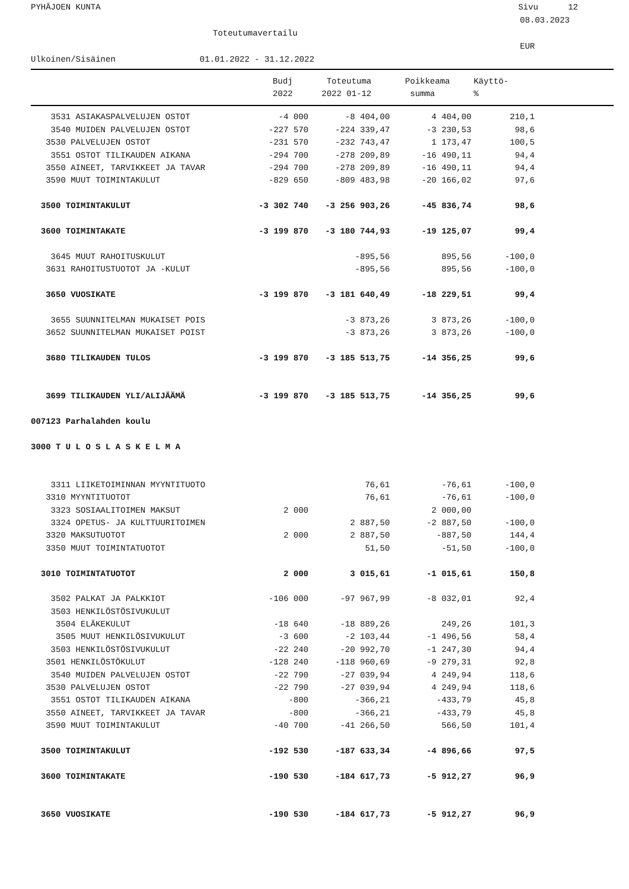PYHÄJOEN KUNTA Sivu 12
08.03.2023
Toteutumavertailu
EUR
Ulkoinen/Sisäinen 01.01.2022 - 31.12.2022
| | Budj | Toteutuma | Poikkeama | Käyttö- |
| | 2022 | 2022 01-12 | summa | % |
| 3531 ASIAKASPALVELUJEN OSTOT | -4 000 | -8 404,00 | 4 404,00 | 210,1 |
| 3540 MUIDEN PALVELUJEN OSTOT | -227 570 | -224 339,47 | -3 230,53 | 98,6 |
| 3530 PALVELUJEN OSTOT | -231 570 | -232 743,47 | 1 173,47 | 100,5 |
| 3551 OSTOT TILIKAUDEN AIKANA | -294 700 | -278 209,89 | -16 490,11 | 94,4 |
| 3550 AINEET, TARVIKKEET JA TAVAR | -294 700 | -278 209,89 | -16 490,11 | 94,4 |
| 3590 MUUT TOIMINTAKULUT | -829 650 | -809 483,98 | -20 166,02 | 97,6 |
| 3500 TOIMINTAKULUT | -3 302 740 | -3 256 903,26 | -45 836,74 | 98,6 |
| 3600 TOIMINTAKATE | -3 199 870 | -3 180 744,93 | -19 125,07 | 99,4 |
| 3645 MUUT RAHOITUSKULUT | | -895,56 | 895,56 | -100,0 |
| 3631 RAHOITUSTUOTOT JA -KULUT | | -895,56 | 895,56 | -100,0 |
| 3650 VUOSIKATE | -3 199 870 | -3 181 640,49 | -18 229,51 | 99,4 |
| 3655 SUUNNITELMAN MUKAISET POIS | | -3 873,26 | 3 873,26 | -100,0 |
| 3652 SUUNNITELMAN MUKAISET POIST | | -3 873,26 | 3 873,26 | -100,0 |
| 3680 TILIKAUDEN TULOS | -3 199 870 | -3 185 513,75 | -14 356,25 | 99,6 |
| 3699 TILIKAUDEN YLI/ALIJÄÄMÄ | -3 199 870 | -3 185 513,75 | -14 356,25 | 99,6 |
| 007123 Parhalahden koulu | | | | |
| 3000 T U L O S L A S K E L M A | | | | |
| 3311 LIIKETOIMINNAN MYYNTITUOTO | | 76,61 | -76,61 | -100,0 |
| 3310 MYYNTITUOTOT | | 76,61 | -76,61 | -100,0 |
| 3323 SOSIAALITOIMEN MAKSUT | 2 000 | | 2 000,00 | |
| 3324 OPETUS- JA KULTTUURITOIMEN | | 2 887,50 | -2 887,50 | -100,0 |
| 3320 MAKSUTUOTOT | 2 000 | 2 887,50 | -887,50 | 144,4 |
| 3350 MUUT TOIMINTATUOTOT | | 51,50 | -51,50 | -100,0 |
| 3010 TOIMINTATUOTOT | 2 000 | 3 015,61 | -1 015,61 | 150,8 |
| 3502 PALKAT JA PALKKIOT | -106 000 | -97 967,99 | -8 032,01 | 92,4 |
| 3503 HENKILÖSTÖSIVUKULUT | | | | |
| 3504 ELÄKEKULUT | -18 640 | -18 889,26 | 249,26 | 101,3 |
| 3505 MUUT HENKILÖSIVUKULUT | -3 600 | -2 103,44 | -1 496,56 | 58,4 |
| 3503 HENKILÖSTÖSIVUKULUT | -22 240 | -20 992,70 | -1 247,30 | 94,4 |
| 3501 HENKILÖSTÖKULUT | -128 240 | -118 960,69 | -9 279,31 | 92,8 |
| 3540 MUIDEN PALVELUJEN OSTOT | -22 790 | -27 039,94 | 4 249,94 | 118,6 |
| 3530 PALVELUJEN OSTOT | -22 790 | -27 039,94 | 4 249,94 | 118,6 |
| 3551 OSTOT TILIKAUDEN AIKANA | -800 | -366,21 | -433,79 | 45,8 |
| 3550 AINEET, TARVIKKEET JA TAVAR | -800 | -366,21 | -433,79 | 45,8 |
| 3590 MUUT TOIMINTAKULUT | -40 700 | -41 266,50 | 566,50 | 101,4 |
| 3500 TOIMINTAKULUT | -192 530 | -187 633,34 | -4 896,66 | 97,5 |
| 3600 TOIMINTAKATE | -190 530 | -184 617,73 | -5 912,27 | 96,9 |
| 3650 VUOSIKATE | -190 530 | -184 617,73 | -5 912,27 | 96,9 |